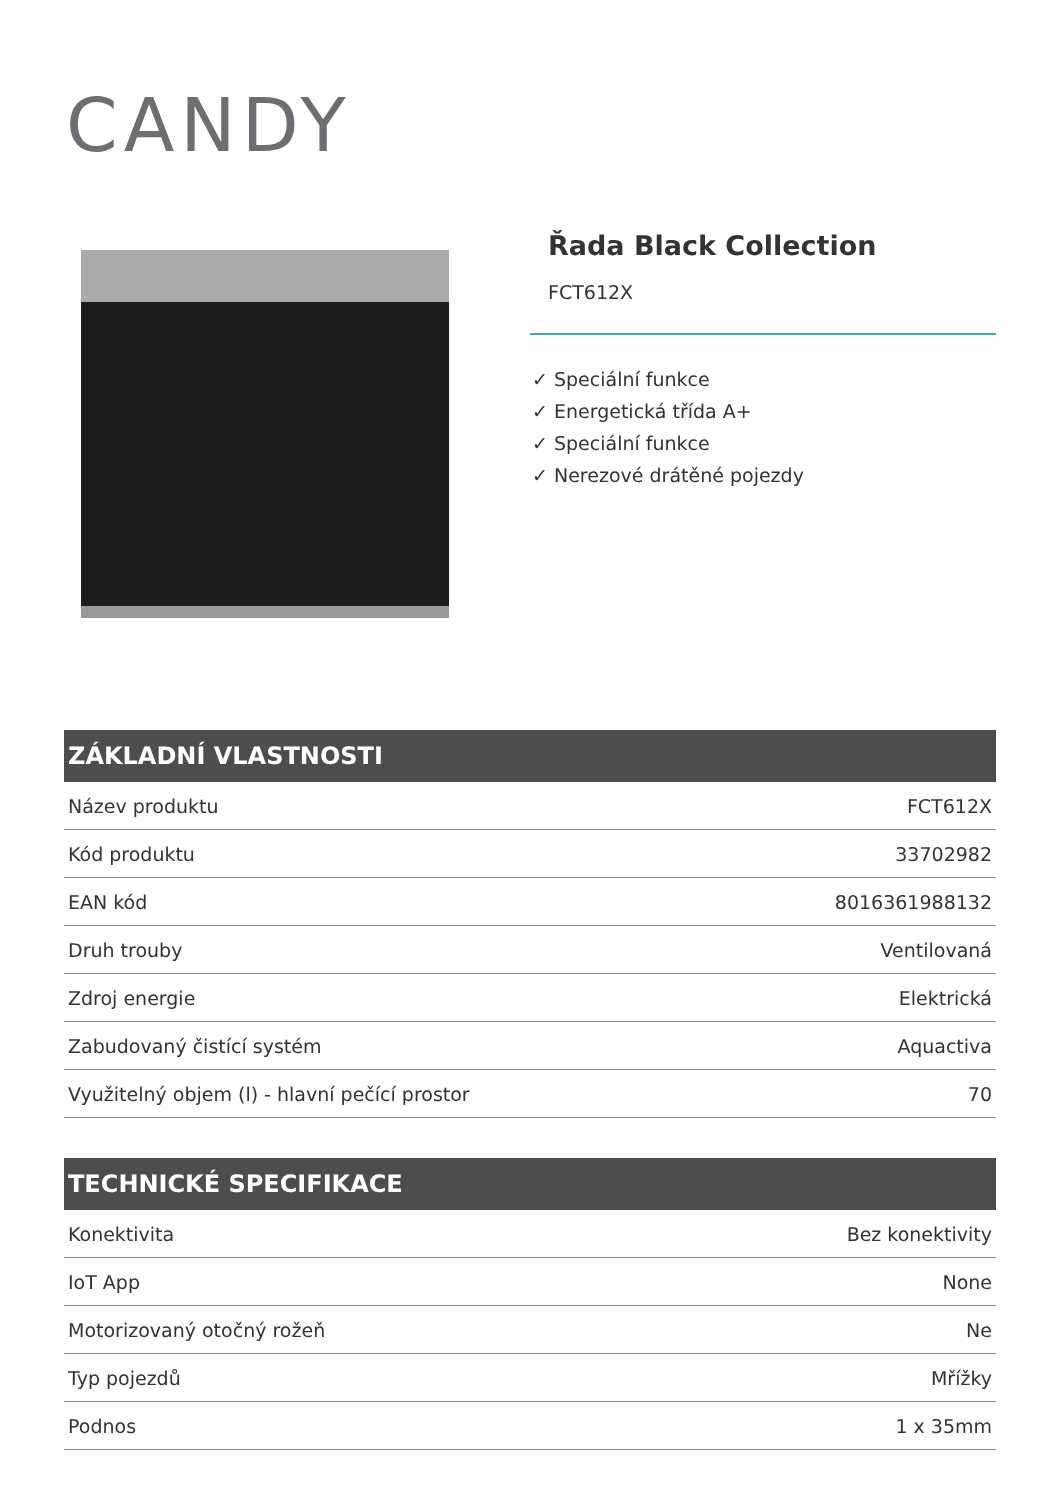CANDY
Řada Black Collection
FCT612X
✓ Speciální funkce
✓ Energetická třída A+
✓ Speciální funkce
✓ Nerezové drátěné pojezdy
ZÁKLADNÍ VLASTNOSTI
| Název produktu | FCT612X |
| Kód produktu | 33702982 |
| EAN kód | 8016361988132 |
| Druh trouby | Ventilovaná |
| Zdroj energie | Elektrická |
| Zabudovaný čistící systém | Aquactiva |
| Využitelný objem (l) - hlavní pečící prostor | 70 |
TECHNICKÉ SPECIFIKACE
| Konektivita | Bez konektivity |
| IoT App | None |
| Motorizovaný otočný rožeň | Ne |
| Typ pojezdů | Mřížky |
| Podnos | 1 x 35mm |